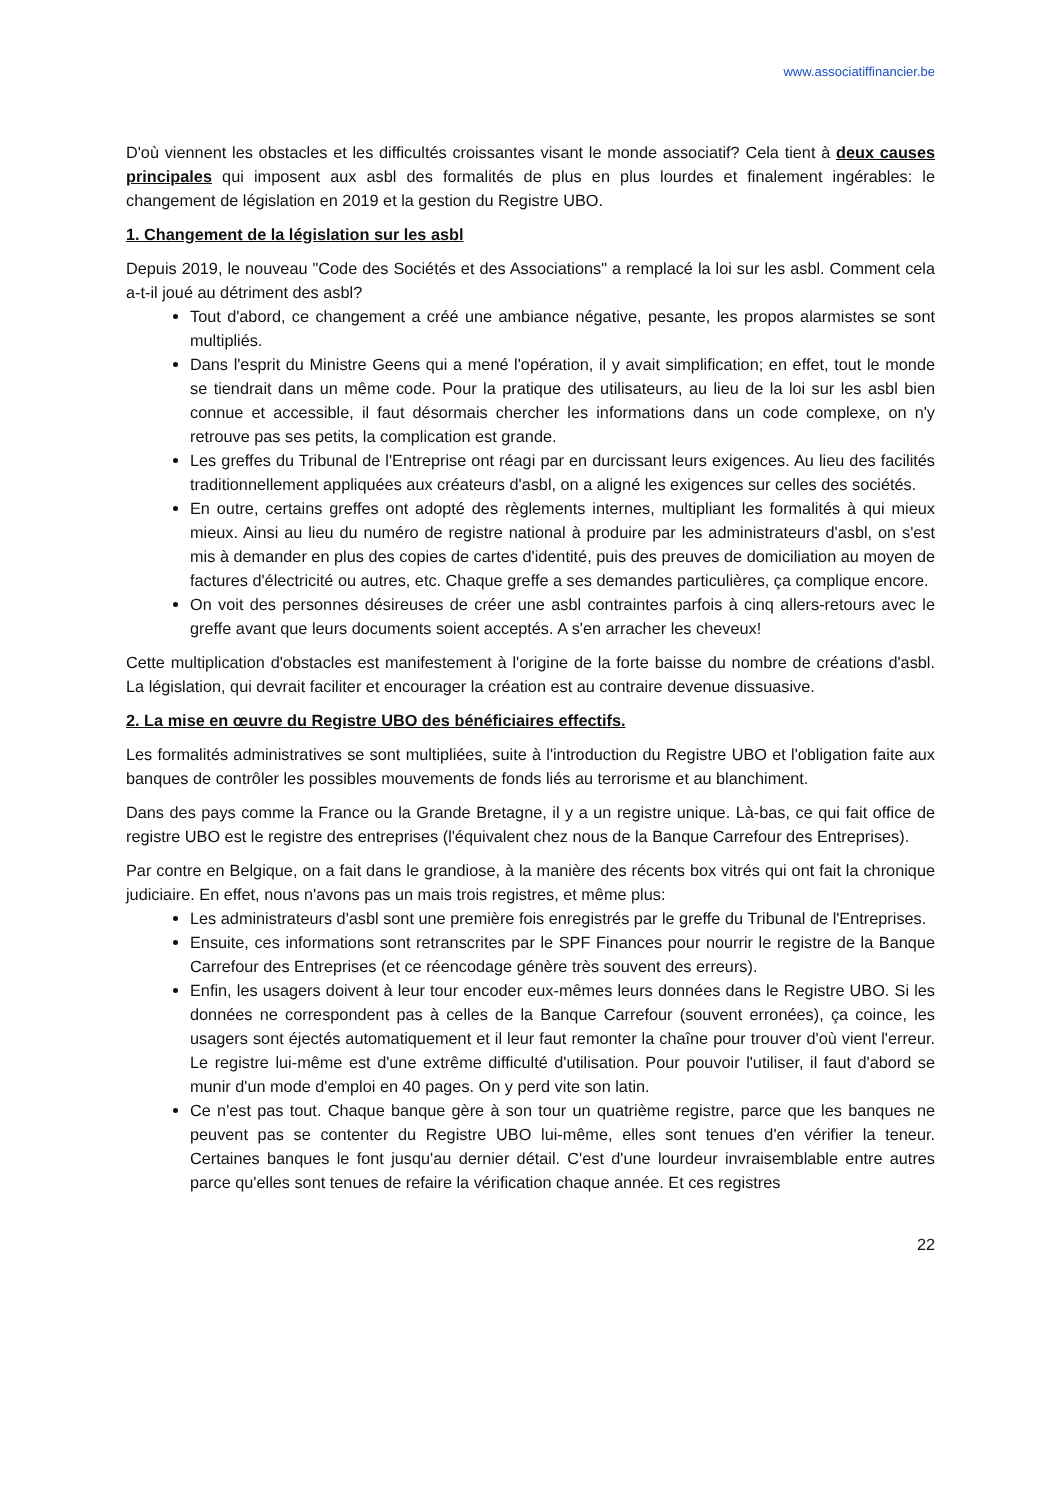www.associatiffinancier.be
D'où viennent les obstacles et les difficultés croissantes visant le monde associatif? Cela tient à deux causes principales qui imposent aux asbl des formalités de plus en plus lourdes et finalement ingérables: le changement de législation en 2019 et la gestion du Registre UBO.
1. Changement de la législation sur les asbl
Depuis 2019, le nouveau "Code des Sociétés et des Associations" a remplacé la loi sur les asbl. Comment cela a-t-il joué au détriment des asbl?
Tout d'abord, ce changement a créé une ambiance négative, pesante, les propos alarmistes se sont multipliés.
Dans l'esprit du Ministre Geens qui a mené l'opération, il y avait simplification; en effet, tout le monde se tiendrait dans un même code. Pour la pratique des utilisateurs, au lieu de la loi sur les asbl bien connue et accessible, il faut désormais chercher les informations dans un code complexe, on n'y retrouve pas ses petits, la complication est grande.
Les greffes du Tribunal de l'Entreprise ont réagi par en durcissant leurs exigences. Au lieu des facilités traditionnellement appliquées aux créateurs d'asbl, on a aligné les exigences sur celles des sociétés.
En outre, certains greffes ont adopté des règlements internes, multipliant les formalités à qui mieux mieux. Ainsi au lieu du numéro de registre national à produire par les administrateurs d'asbl, on s'est mis à demander en plus des copies de cartes d'identité, puis des preuves de domiciliation au moyen de factures d'électricité ou autres, etc. Chaque greffe a ses demandes particulières, ça complique encore.
On voit des personnes désireuses de créer une asbl contraintes parfois à cinq allers-retours avec le greffe avant que leurs documents soient acceptés. A s'en arracher les cheveux!
Cette multiplication d'obstacles est manifestement à l'origine de la forte baisse du nombre de créations d'asbl. La législation, qui devrait faciliter et encourager la création est au contraire devenue dissuasive.
2. La mise en œuvre du Registre UBO des bénéficiaires effectifs.
Les formalités administratives se sont multipliées, suite à l'introduction du Registre UBO et l'obligation faite aux banques de contrôler les possibles mouvements de fonds liés au terrorisme et au blanchiment.
Dans des pays comme la France ou la Grande Bretagne, il y a un registre unique. Là-bas, ce qui fait office de registre UBO est le registre des entreprises (l'équivalent chez nous de la Banque Carrefour des Entreprises).
Par contre en Belgique, on a fait dans le grandiose, à la manière des récents box vitrés qui ont fait la chronique judiciaire. En effet, nous n'avons pas un mais trois registres, et même plus:
Les administrateurs d'asbl sont une première fois enregistrés par le greffe du Tribunal de l'Entreprises.
Ensuite, ces informations sont retranscrites par le SPF Finances pour nourrir le registre de la Banque Carrefour des Entreprises (et ce réencodage génère très souvent des erreurs).
Enfin, les usagers doivent à leur tour encoder eux-mêmes leurs données dans le Registre UBO. Si les données ne correspondent pas à celles de la Banque Carrefour (souvent erronées), ça coince, les usagers sont éjectés automatiquement et il leur faut remonter la chaîne pour trouver d'où vient l'erreur. Le registre lui-même est d'une extrême difficulté d'utilisation. Pour pouvoir l'utiliser, il faut d'abord se munir d'un mode d'emploi en 40 pages. On y perd vite son latin.
Ce n'est pas tout. Chaque banque gère à son tour un quatrième registre, parce que les banques ne peuvent pas se contenter du Registre UBO lui-même, elles sont tenues d'en vérifier la teneur. Certaines banques le font jusqu'au dernier détail. C'est d'une lourdeur invraisemblable entre autres parce qu'elles sont tenues de refaire la vérification chaque année. Et ces registres
22